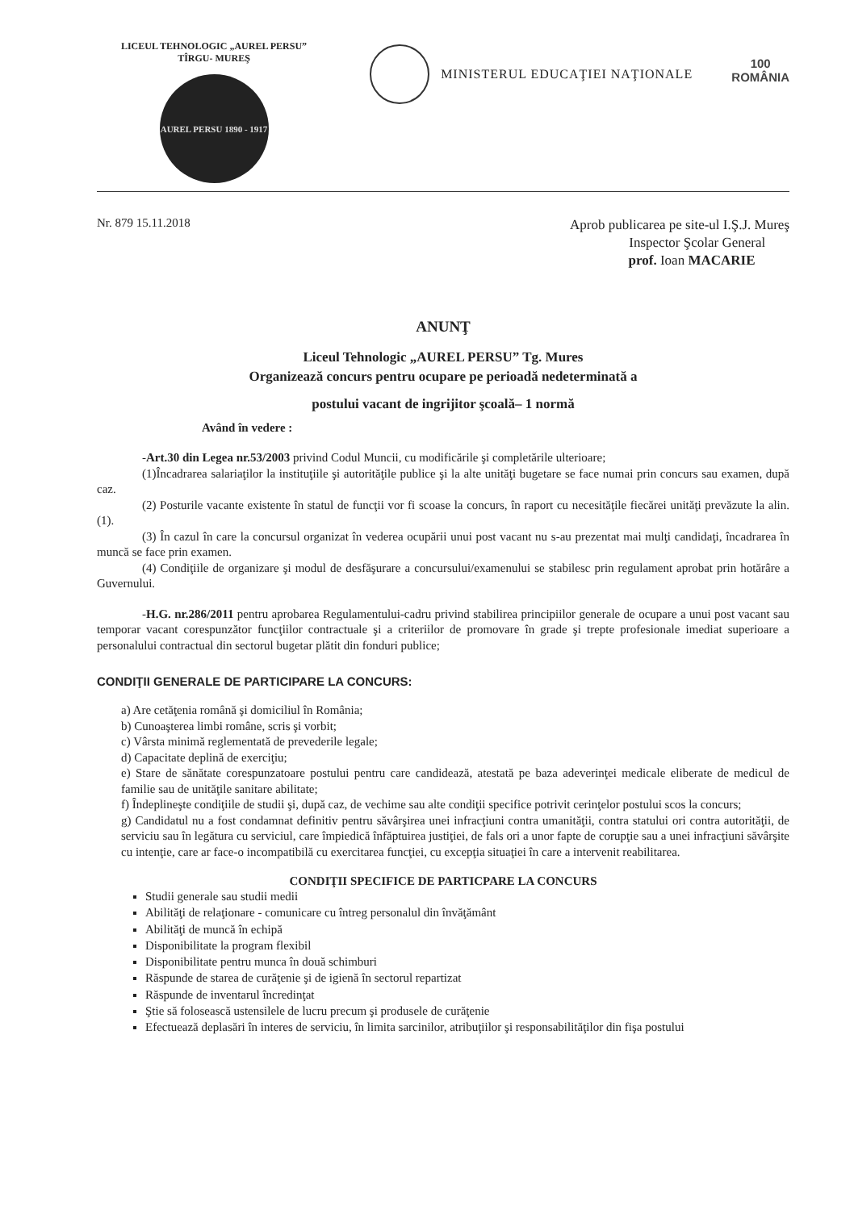LICEUL TEHNOLOGIC „AUREL PERSU”
TÎRGU- MUREŞ
AUREL PERSU 1890 - 1917
MINISTERUL EDUCAŢIEI NAŢIONALE
100
ROMÂNIA
Nr. 879 15.11.2018
Aprob publicarea pe site-ul I.Ş.J. Mureş
Inspector Şcolar General
prof. Ioan MACARIE
ANUNŢ
Liceul Tehnologic „AUREL PERSU” Tg. Mures
Organizează concurs pentru ocupare pe perioadă nedeterminată a
postului vacant de ingrijitor şcoală– 1 normă
Având în vedere :
-Art.30 din Legea nr.53/2003 privind Codul Muncii, cu modificările şi completările ulterioare;
(1)Încadrarea salariaţilor la instituţiile şi autorităţile publice şi la alte unităţi bugetare se face numai prin concurs sau examen, după caz.
(2) Posturile vacante existente în statul de funcţii vor fi scoase la concurs, în raport cu necesităţile fiecărei unităţi prevăzute la alin. (1).
(3) În cazul în care la concursul organizat în vederea ocupării unui post vacant nu s-au prezentat mai mulţi candidaţi, încadrarea în muncă se face prin examen.
(4) Condiţiile de organizare şi modul de desfăşurare a concursului/examenului se stabilesc prin regulament aprobat prin hotărâre a Guvernului.
-H.G. nr.286/2011 pentru aprobarea Regulamentului-cadru privind stabilirea principiilor generale de ocupare a unui post vacant sau temporar vacant corespunzător funcţiilor contractuale şi a criteriilor de promovare în grade şi trepte profesionale imediat superioare a personalului contractual din sectorul bugetar plătit din fonduri publice;
CONDIŢII GENERALE DE PARTICIPARE LA CONCURS:
a) Are cetăţenia română şi domiciliul în România;
b) Cunoaşterea limbi române, scris şi vorbit;
c) Vârsta minimă reglementată de prevederile legale;
d) Capacitate deplină de exerciţiu;
e) Stare de sănătate corespunzatoare postului pentru care candidează, atestată pe baza adeverinţei medicale eliberate de medicul de familie sau de unităţile sanitare abilitate;
f) Îndeplineşte condiţiile de studii şi, după caz, de vechime sau alte condiţii specifice potrivit cerinţelor postului scos la concurs;
g) Candidatul nu a fost condamnat definitiv pentru săvârşirea unei infracţiuni contra umanităţii, contra statului ori contra autorităţii, de serviciu sau în legătura cu serviciul, care împiedică înfăptuirea justiţiei, de fals ori a unor fapte de corupţie sau a unei infracţiuni săvârşite cu intenţie, care ar face-o incompatibilă cu exercitarea funcţiei, cu excepţia situaţiei în care a intervenit reabilitarea.
CONDIŢII SPECIFICE DE PARTICPARE LA CONCURS
Studii generale sau studii medii
Abilităţi de relaţionare - comunicare cu întreg personalul din învăţământ
Abilităţi de muncă în echipă
Disponibilitate la program flexibil
Disponibilitate pentru munca în două schimburi
Răspunde de starea de curăţenie şi de igienă în sectorul repartizat
Răspunde de inventarul încredinţat
Ştie să folosească ustensilele de lucru precum şi produsele de curăţenie
Efectuează deplasări în interes de serviciu, în limita sarcinilor, atribuţiilor şi responsabilităţilor din fişa postului